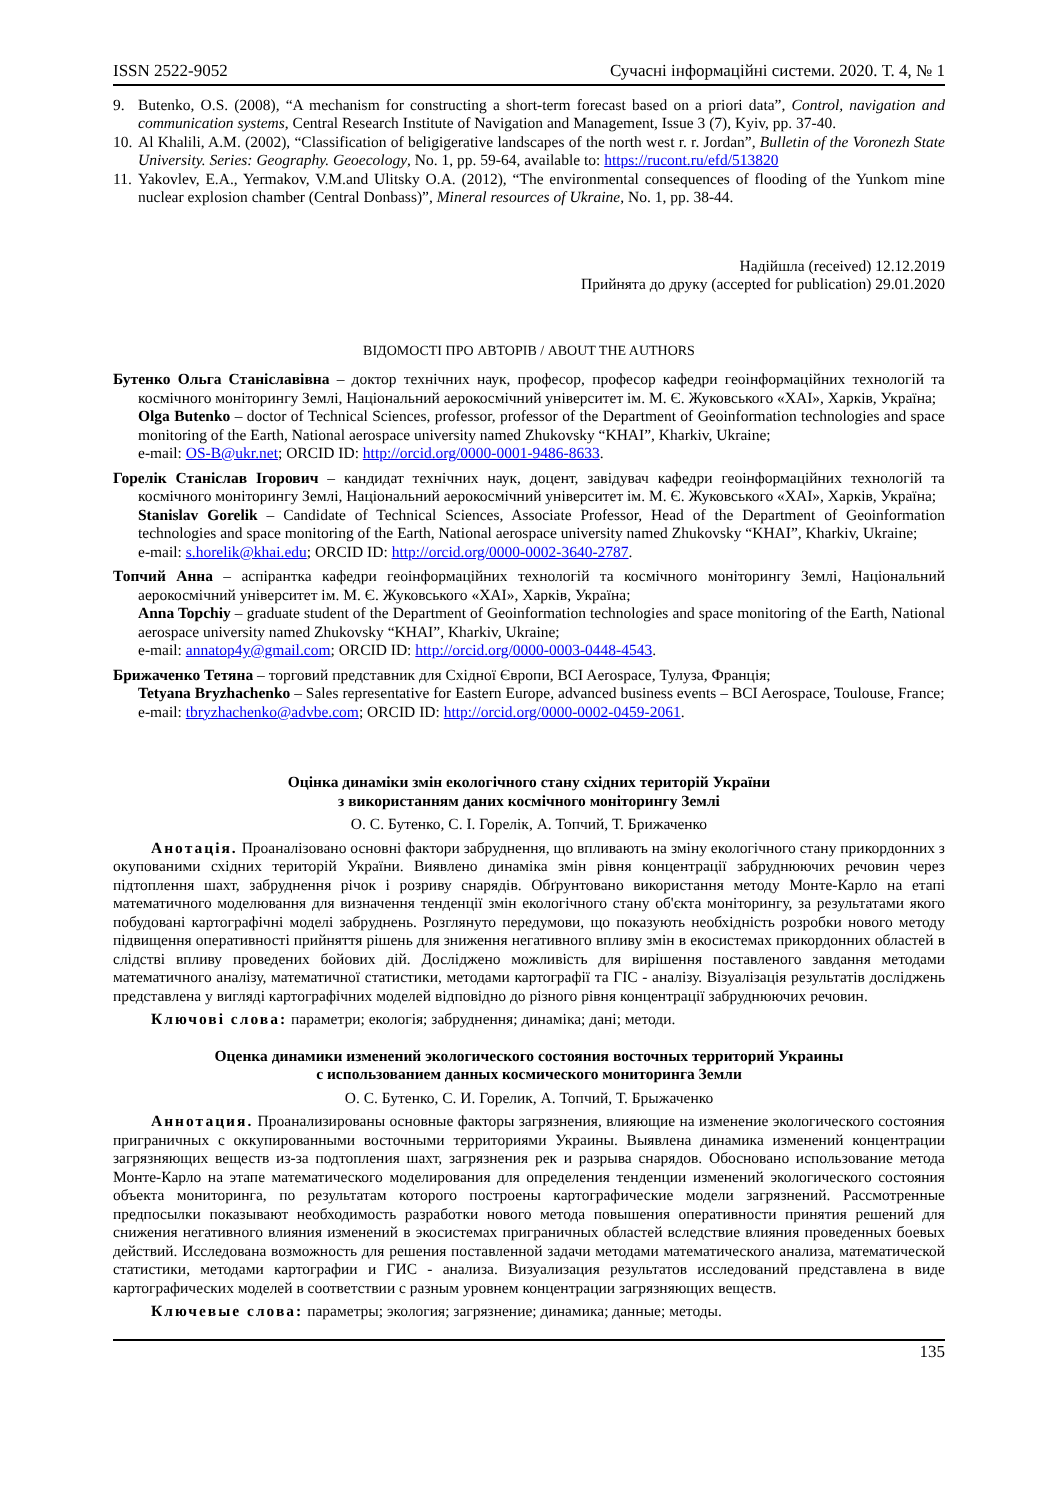ISSN 2522-9052 Сучасні інформаційні системи. 2020. Т. 4, № 1
9. Butenko, O.S. (2008), “A mechanism for constructing a short-term forecast based on a priori data”, Control, navigation and communication systems, Central Research Institute of Navigation and Management, Issue 3 (7), Kyiv, pp. 37-40.
10. Al Khalili, A.M. (2002), “Classification of beligigerative landscapes of the north west r. r. Jordan”, Bulletin of the Voronezh State University. Series: Geography. Geoecology, No. 1, pp. 59-64, available to: https://rucont.ru/efd/513820
11. Yakovlev, E.A., Yermakov, V.M.and Ulitsky O.A. (2012), “The environmental consequences of flooding of the Yunkom mine nuclear explosion chamber (Central Donbass)”, Mineral resources of Ukraine, No. 1, pp. 38-44.
Надійшла (received) 12.12.2019
Прийнята до друку (accepted for publication) 29.01.2020
ВІДОМОСТІ ПРО АВТОРІВ / ABOUT THE AUTHORS
Бутенко Ольга Станіславівна – доктор технічних наук, професор, професор кафедри геоінформаційних технологій та космічного моніторингу Землі, Національний аерокосмічний університет ім. М. Є. Жуковського «ХАІ», Харків, Україна;
Olga Butenko – doctor of Technical Sciences, professor, professor of the Department of Geoinformation technologies and space monitoring of the Earth, National aerospace university named Zhukovsky “KHAI”, Kharkiv, Ukraine;
e-mail: OS-B@ukr.net; ORCID ID: http://orcid.org/0000-0001-9486-8633.
Горелік Станіслав Ігорович – кандидат технічних наук, доцент, завідувач кафедри геоінформаційних технологій та космічного моніторингу Землі, Національний аерокосмічний університет ім. М. Є. Жуковського «ХАІ», Харків, Україна;
Stanislav Gorelik – Candidate of Technical Sciences, Associate Professor, Head of the Department of Geoinformation technologies and space monitoring of the Earth, National aerospace university named Zhukovsky “KHAI”, Kharkiv, Ukraine;
e-mail: s.horelik@khai.edu; ORCID ID: http://orcid.org/0000-0002-3640-2787.
Топчий Анна – аспірантка кафедри геоінформаційних технологій та космічного моніторингу Землі, Національний аерокосмічний університет ім. М. Є. Жуковського «ХАІ», Харків, Україна;
Anna Topchiy – graduate student of the Department of Geoinformation technologies and space monitoring of the Earth, National aerospace university named Zhukovsky “KHAI”, Kharkiv, Ukraine;
e-mail: annatop4y@gmail.com; ORCID ID: http://orcid.org/0000-0003-0448-4543.
Брижаченко Тетяна – торговий представник для Східної Європи, BCI Aerospace, Тулуза, Франція;
Tetyana Bryzhachenko – Sales representative for Eastern Europe, advanced business events – BCI Aerospace, Toulouse, France;
e-mail: tbryzhachenko@advbe.com; ORCID ID: http://orcid.org/0000-0002-0459-2061.
Оцінка динаміки змін екологічного стану східних територій України
з використанням даних космічного моніторингу Землі
О. С. Бутенко, С. І. Горелік, А. Топчий, Т. Брижаченко
Анотація. Проаналізовано основні фактори забруднення, що впливають на зміну екологічного стану прикордонних з окупованими східних територій України. Виявлено динаміка змін рівня концентрації забруднюючих речовин через підтоплення шахт, забруднення річок і розриву снарядів. Обґрунтовано використання методу Монте-Карло на етапі математичного моделювання для визначення тенденції змін екологічного стану об'єкта моніторингу, за результатами якого побудовані картографічні моделі забруднень. Розглянуто передумови, що показують необхідність розробки нового методу підвищення оперативності прийняття рішень для зниження негативного впливу змін в екосистемах прикордонних областей в слідстві впливу проведених бойових дій. Досліджено можливість для вирішення поставленого завдання методами математичного аналізу, математичної статистики, методами картографії та ГІС - аналізу. Візуалізація результатів досліджень представлена у вигляді картографічних моделей відповідно до різного рівня концентрації забруднюючих речовин.
Ключові слова: параметри; екологія; забруднення; динаміка; дані; методи.
Оценка динамики изменений экологического состояния восточных территорий Украины
с использованием данных космического мониторинга Земли
О. С. Бутенко, С. И. Горелик, А. Топчий, Т. Брыжаченко
Аннотация. Проанализированы основные факторы загрязнения, влияющие на изменение экологического состояния приграничных с оккупированными восточными территориями Украины. Выявлена динамика изменений концентрации загрязняющих веществ из-за подтопления шахт, загрязнения рек и разрыва снарядов. Обосновано использование метода Монте-Карло на этапе математического моделирования для определения тенденции изменений экологического состояния объекта мониторинга, по результатам которого построены картографические модели загрязнений. Рассмотренные предпосылки показывают необходимость разработки нового метода повышения оперативности принятия решений для снижения негативного влияния изменений в экосистемах приграничных областей вследствие влияния проведенных боевых действий. Исследована возможность для решения поставленной задачи методами математического анализа, математической статистики, методами картографии и ГИС - анализа. Визуализация результатов исследований представлена в виде картографических моделей в соответствии с разным уровнем концентрации загрязняющих веществ.
Ключевые слова: параметры; экология; загрязнение; динамика; данные; методы.
135